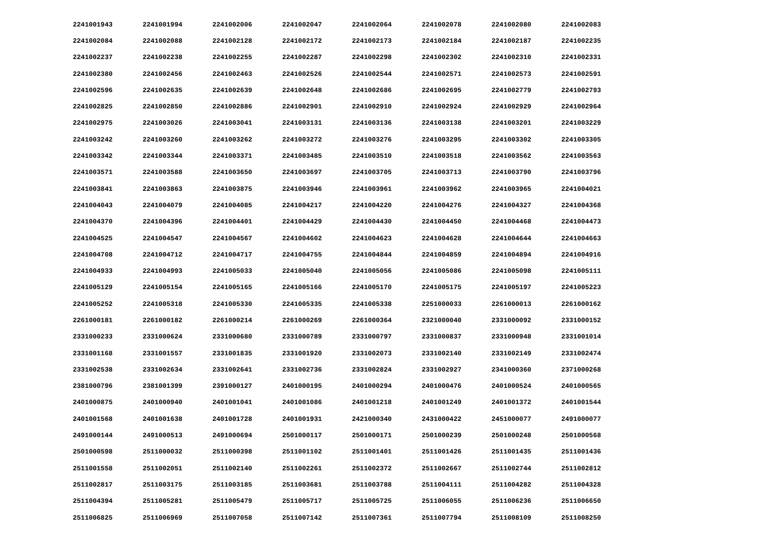| 2241001943 | 2241001994 | 2241002006 | 2241002047 | 2241002064 | 2241002078 | 2241002080 | 2241002083 |
| 2241002084 | 2241002088 | 2241002128 | 2241002172 | 2241002173 | 2241002184 | 2241002187 | 2241002235 |
| 2241002237 | 2241002238 | 2241002255 | 2241002287 | 2241002298 | 2241002302 | 2241002310 | 2241002331 |
| 2241002380 | 2241002456 | 2241002463 | 2241002526 | 2241002544 | 2241002571 | 2241002573 | 2241002591 |
| 2241002596 | 2241002635 | 2241002639 | 2241002648 | 2241002686 | 2241002695 | 2241002779 | 2241002793 |
| 2241002825 | 2241002850 | 2241002886 | 2241002901 | 2241002910 | 2241002924 | 2241002929 | 2241002964 |
| 2241002975 | 2241003026 | 2241003041 | 2241003131 | 2241003136 | 2241003138 | 2241003201 | 2241003229 |
| 2241003242 | 2241003260 | 2241003262 | 2241003272 | 2241003276 | 2241003295 | 2241003302 | 2241003305 |
| 2241003342 | 2241003344 | 2241003371 | 2241003485 | 2241003510 | 2241003518 | 2241003562 | 2241003563 |
| 2241003571 | 2241003588 | 2241003650 | 2241003697 | 2241003705 | 2241003713 | 2241003790 | 2241003796 |
| 2241003841 | 2241003863 | 2241003875 | 2241003946 | 2241003961 | 2241003962 | 2241003965 | 2241004021 |
| 2241004043 | 2241004079 | 2241004085 | 2241004217 | 2241004220 | 2241004276 | 2241004327 | 2241004368 |
| 2241004370 | 2241004396 | 2241004401 | 2241004429 | 2241004430 | 2241004450 | 2241004468 | 2241004473 |
| 2241004525 | 2241004547 | 2241004567 | 2241004602 | 2241004623 | 2241004628 | 2241004644 | 2241004663 |
| 2241004708 | 2241004712 | 2241004717 | 2241004755 | 2241004844 | 2241004859 | 2241004894 | 2241004916 |
| 2241004933 | 2241004993 | 2241005033 | 2241005040 | 2241005056 | 2241005086 | 2241005098 | 2241005111 |
| 2241005129 | 2241005154 | 2241005165 | 2241005166 | 2241005170 | 2241005175 | 2241005197 | 2241005223 |
| 2241005252 | 2241005318 | 2241005330 | 2241005335 | 2241005338 | 2251000033 | 2261000013 | 2261000162 |
| 2261000181 | 2261000182 | 2261000214 | 2261000269 | 2261000364 | 2321000040 | 2331000092 | 2331000152 |
| 2331000233 | 2331000624 | 2331000680 | 2331000789 | 2331000797 | 2331000837 | 2331000948 | 2331001014 |
| 2331001168 | 2331001557 | 2331001835 | 2331001920 | 2331002073 | 2331002140 | 2331002149 | 2331002474 |
| 2331002538 | 2331002634 | 2331002641 | 2331002736 | 2331002824 | 2331002927 | 2341000360 | 2371000268 |
| 2381000796 | 2381001399 | 2391000127 | 2401000195 | 2401000294 | 2401000476 | 2401000524 | 2401000565 |
| 2401000875 | 2401000940 | 2401001041 | 2401001086 | 2401001218 | 2401001249 | 2401001372 | 2401001544 |
| 2401001568 | 2401001638 | 2401001728 | 2401001931 | 2421000340 | 2431000422 | 2451000077 | 2491000077 |
| 2491000144 | 2491000513 | 2491000694 | 2501000117 | 2501000171 | 2501000239 | 2501000248 | 2501000568 |
| 2501000598 | 2511000032 | 2511000398 | 2511001102 | 2511001401 | 2511001426 | 2511001435 | 2511001436 |
| 2511001558 | 2511002051 | 2511002140 | 2511002261 | 2511002372 | 2511002667 | 2511002744 | 2511002812 |
| 2511002817 | 2511003175 | 2511003185 | 2511003681 | 2511003788 | 2511004111 | 2511004282 | 2511004328 |
| 2511004394 | 2511005281 | 2511005479 | 2511005717 | 2511005725 | 2511006055 | 2511006236 | 2511006650 |
| 2511006825 | 2511006969 | 2511007058 | 2511007142 | 2511007361 | 2511007794 | 2511008109 | 2511008250 |